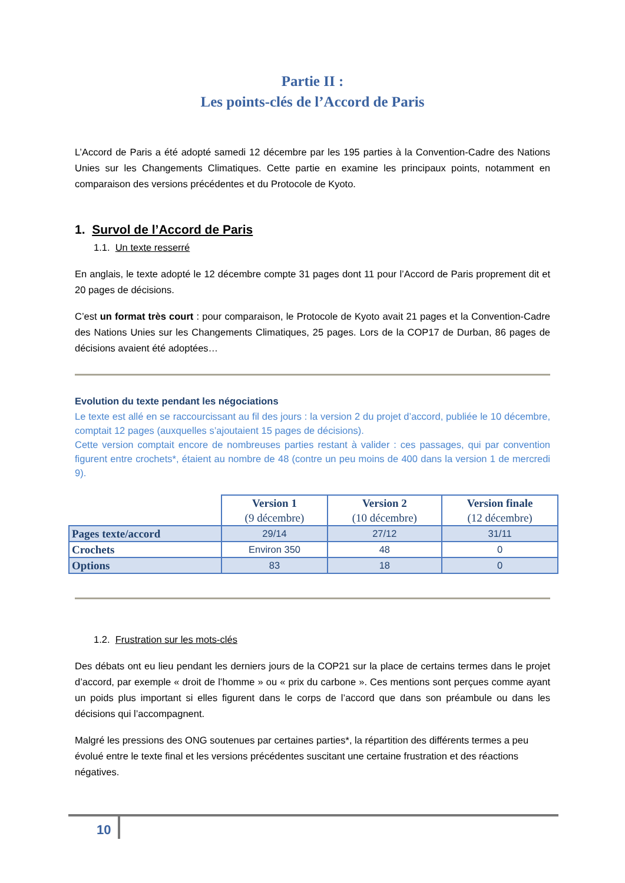Partie II :
Les points-clés de l’Accord de Paris
L’Accord de Paris a été adopté samedi 12 décembre par les 195 parties à la Convention-Cadre des Nations Unies sur les Changements Climatiques. Cette partie en examine les principaux points, notamment en comparaison des versions précédentes et du Protocole de Kyoto.
1. Survol de l’Accord de Paris
1.1. Un texte resserré
En anglais, le texte adopté le 12 décembre compte 31 pages dont 11 pour l’Accord de Paris proprement dit et 20 pages de décisions.
C’est un format très court : pour comparaison, le Protocole de Kyoto avait 21 pages et la Convention-Cadre des Nations Unies sur les Changements Climatiques, 25 pages. Lors de la COP17 de Durban, 86 pages de décisions avaient été adoptées…
Evolution du texte pendant les négociations
Le texte est allé en se raccourcissant au fil des jours : la version 2 du projet d’accord, publiée le 10 décembre, comptait 12 pages (auxquelles s’ajoutaient 15 pages de décisions).
Cette version comptait encore de nombreuses parties restant à valider : ces passages, qui par convention figurent entre crochets*, étaient au nombre de 48 (contre un peu moins de 400 dans la version 1 de mercredi 9).
| | Version 1 (9 décembre) | Version 2 (10 décembre) | Version finale (12 décembre) |
| --- | --- | --- | --- |
| Pages texte/accord | 29/14 | 27/12 | 31/11 |
| Crochets | Environ 350 | 48 | 0 |
| Options | 83 | 18 | 0 |
1.2. Frustration sur les mots-clés
Des débats ont eu lieu pendant les derniers jours de la COP21 sur la place de certains termes dans le projet d’accord, par exemple « droit de l’homme » ou « prix du carbone ». Ces mentions sont perçues comme ayant un poids plus important si elles figurent dans le corps de l’accord que dans son préambule ou dans les décisions qui l’accompagnent.
Malgré les pressions des ONG soutenues par certaines parties*, la répartition des différents termes a peu évolué entre le texte final et les versions précédentes suscitant une certaine frustration et des réactions négatives.
10